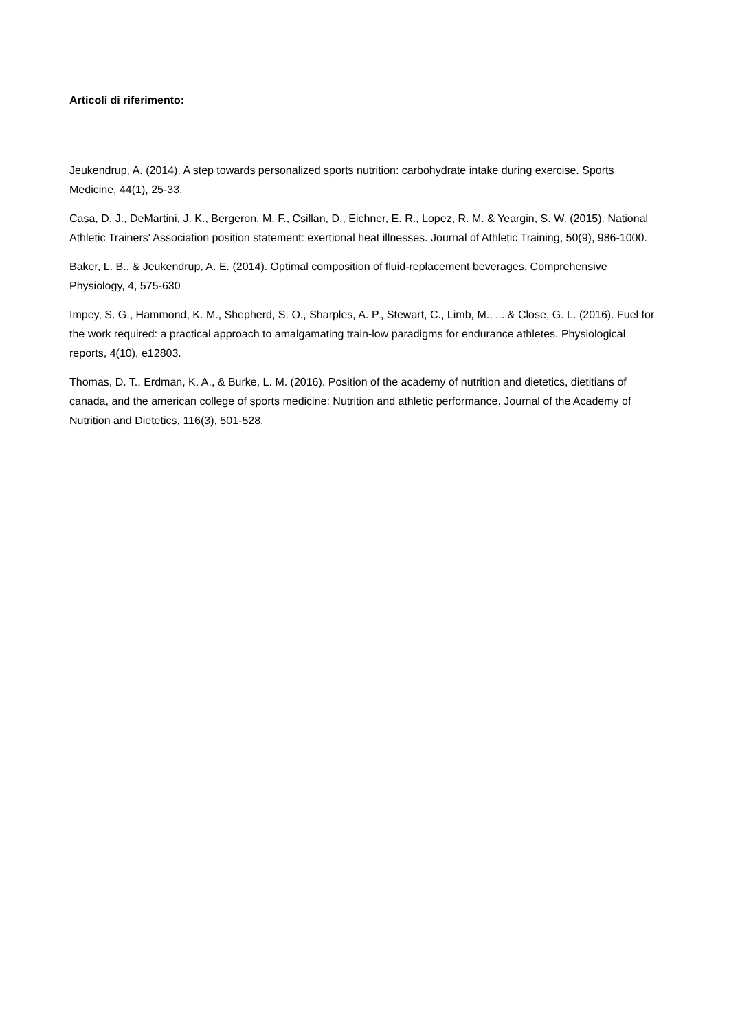Articoli di riferimento:
Jeukendrup, A. (2014). A step towards personalized sports nutrition: carbohydrate intake during exercise. Sports Medicine, 44(1), 25-33.
Casa, D. J., DeMartini, J. K., Bergeron, M. F., Csillan, D., Eichner, E. R., Lopez, R. M. & Yeargin, S. W. (2015). National Athletic Trainers' Association position statement: exertional heat illnesses. Journal of Athletic Training, 50(9), 986-1000.
Baker, L. B., & Jeukendrup, A. E. (2014). Optimal composition of fluid-replacement beverages. Comprehensive Physiology, 4, 575-630
Impey, S. G., Hammond, K. M., Shepherd, S. O., Sharples, A. P., Stewart, C., Limb, M., ... & Close, G. L. (2016). Fuel for the work required: a practical approach to amalgamating train-low paradigms for endurance athletes. Physiological reports, 4(10), e12803.
Thomas, D. T., Erdman, K. A., & Burke, L. M. (2016). Position of the academy of nutrition and dietetics, dietitians of canada, and the american college of sports medicine: Nutrition and athletic performance. Journal of the Academy of Nutrition and Dietetics, 116(3), 501-528.